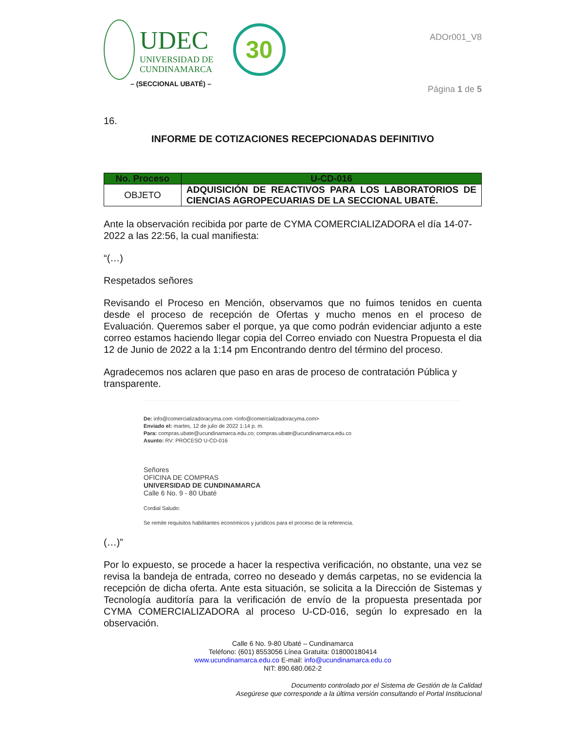UDEC
UNIVERSIDAD DE
CUNDINAMARCA
30
– (SECCIONAL UBATÉ) –
ADOr001_V8
Página 1 de 5
16.
INFORME DE COTIZACIONES RECEPCIONADAS DEFINITIVO
| No. Proceso | U-CD-016 |
| --- | --- |
| OBJETO | ADQUISICIÓN DE REACTIVOS PARA LOS LABORATORIOS DE CIENCIAS AGROPECUARIAS DE LA SECCIONAL UBATÉ. |
Ante la observación recibida por parte de CYMA COMERCIALIZADORA el día 14-07-2022 a las 22:56, la cual manifiesta:
“(…)
Respetados señores
Revisando el Proceso en Mención, observamos que no fuimos tenidos en cuenta desde el proceso de recepción de Ofertas y mucho menos en el proceso de Evaluación. Queremos saber el porque, ya que como podrán evidenciar adjunto a este correo estamos haciendo llegar copia del Correo enviado con Nuestra Propuesta el dia 12 de Junio de 2022 a la 1:14 pm Encontrando dentro del término del proceso.
Agradecemos nos aclaren que paso en aras de proceso de contratación Pública y transparente.
De: info@comercializadoracyma.com <info@comercializadoracyma.com>
Enviado el: martes, 12 de julio de 2022 1:14 p. m.
Para: compras.ubate@ucundinamarca.edu.co; compras.ubate@ucundinamarca.edu.co
Asunto: RV: PROCESO U-CD-016
Señores
OFICINA DE COMPRAS
UNIVERSIDAD DE CUNDINAMARCA
Calle 6 No. 9 - 80 Ubaté
Cordial Saludo:
Se remite requisitos habilitantes económicos y jurídicos para el proceso de la referencia.
(…)”
Por lo expuesto, se procede a hacer la respectiva verificación, no obstante, una vez se revisa la bandeja de entrada, correo no deseado y demás carpetas, no se evidencia la recepción de dicha oferta. Ante esta situación, se solicita a la Dirección de Sistemas y Tecnología auditoría para la verificación de envío de la propuesta presentada por CYMA COMERCIALIZADORA al proceso U-CD-016, según lo expresado en la observación.
Calle 6 No. 9-80 Ubaté – Cundinamarca
Teléfono: (601) 8553056 Línea Gratuita: 018000180414
www.ucundinamarca.edu.co E-mail: info@ucundinamarca.edu.co
NIT: 890.680.062-2
Documento controlado por el Sistema de Gestión de la Calidad
Asegúrese que corresponde a la última versión consultando el Portal Institucional